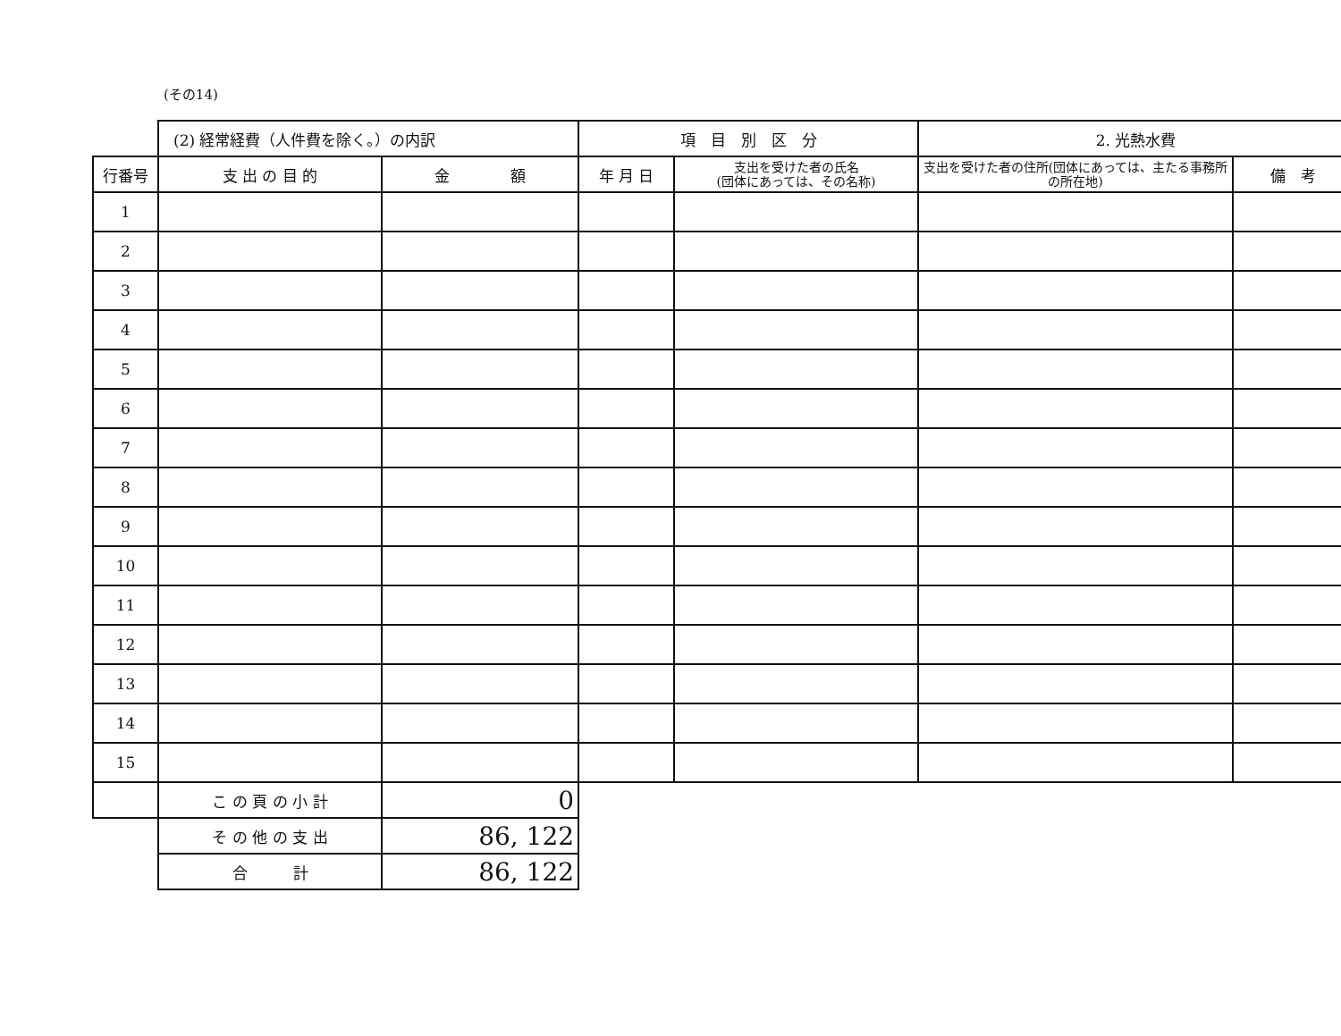(その14)
| | (2) 経常経費（人件費を除く。）の内訳 | | 項 目 別 区 分 | | 2. 光熱水費 | |
| 行番号 | 支 出 の 目 的 | 金 額 | 年 月 日 | 支出を受けた者の氏名 (団体にあっては、その名称) | 支出を受けた者の住所(団体にあっては、主たる事務所の所在地) | 備 考 |
| 1 | | | | | | |
| 2 | | | | | | |
| 3 | | | | | | |
| 4 | | | | | | |
| 5 | | | | | | |
| 6 | | | | | | |
| 7 | | | | | | |
| 8 | | | | | | |
| 9 | | | | | | |
| 10 | | | | | | |
| 11 | | | | | | |
| 12 | | | | | | |
| 13 | | | | | | |
| 14 | | | | | | |
| 15 | | | | | | |
| | こ の 頁 の 小 計 | 0 | | | | |
| | そ の 他 の 支 出 | 86, 122 | | | | |
| | 合 計 | 86, 122 | | | | |